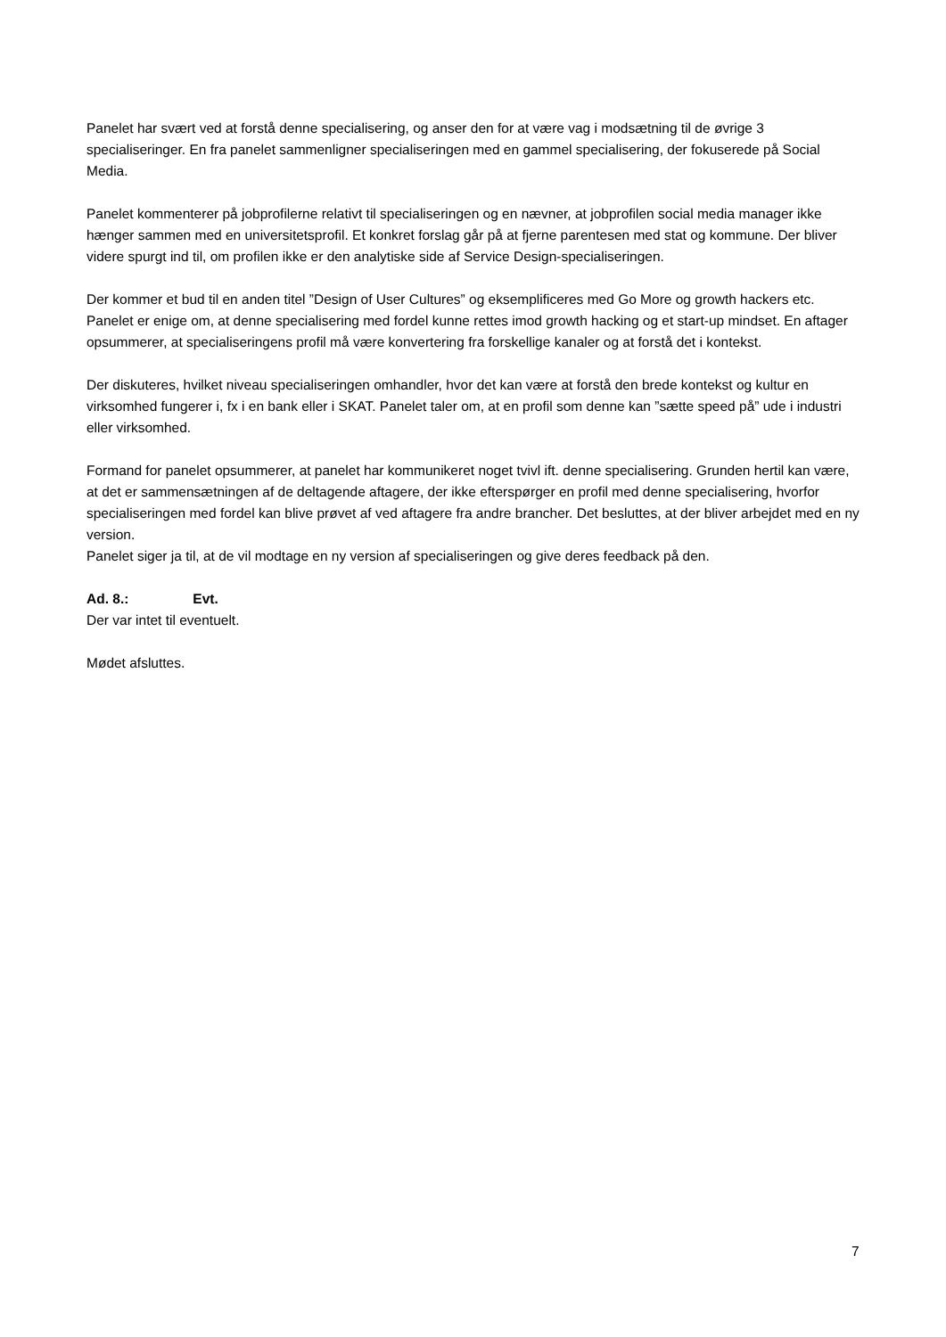Panelet har svært ved at forstå denne specialisering, og anser den for at være vag i modsætning til de øvrige 3 specialiseringer. En fra panelet sammenligner specialiseringen med en gammel specialisering, der fokuserede på Social Media.
Panelet kommenterer på jobprofilerne relativt til specialiseringen og en nævner, at jobprofilen social media manager ikke hænger sammen med en universitetsprofil. Et konkret forslag går på at fjerne parentesen med stat og kommune. Der bliver videre spurgt ind til, om profilen ikke er den analytiske side af Service Design-specialiseringen.
Der kommer et bud til en anden titel ”Design of User Cultures” og eksemplificeres med Go More og growth hackers etc. Panelet er enige om, at denne specialisering med fordel kunne rettes imod growth hacking og et start-up mindset. En aftager opsummerer, at specialiseringens profil må være konvertering fra forskellige kanaler og at forstå det i kontekst.
Der diskuteres, hvilket niveau specialiseringen omhandler, hvor det kan være at forstå den brede kontekst og kultur en virksomhed fungerer i, fx i en bank eller i SKAT. Panelet taler om, at en profil som denne kan ”sætte speed på” ude i industri eller virksomhed.
Formand for panelet opsummerer, at panelet har kommunikeret noget tvivl ift. denne specialisering. Grunden hertil kan være, at det er sammensætningen af de deltagende aftagere, der ikke efterspørger en profil med denne specialisering, hvorfor specialiseringen med fordel kan blive prøvet af ved aftagere fra andre brancher. Det besluttes, at der bliver arbejdet med en ny version.
Panelet siger ja til, at de vil modtage en ny version af specialiseringen og give deres feedback på den.
Ad. 8.: Evt.
Der var intet til eventuelt.
Mødet afsluttes.
7